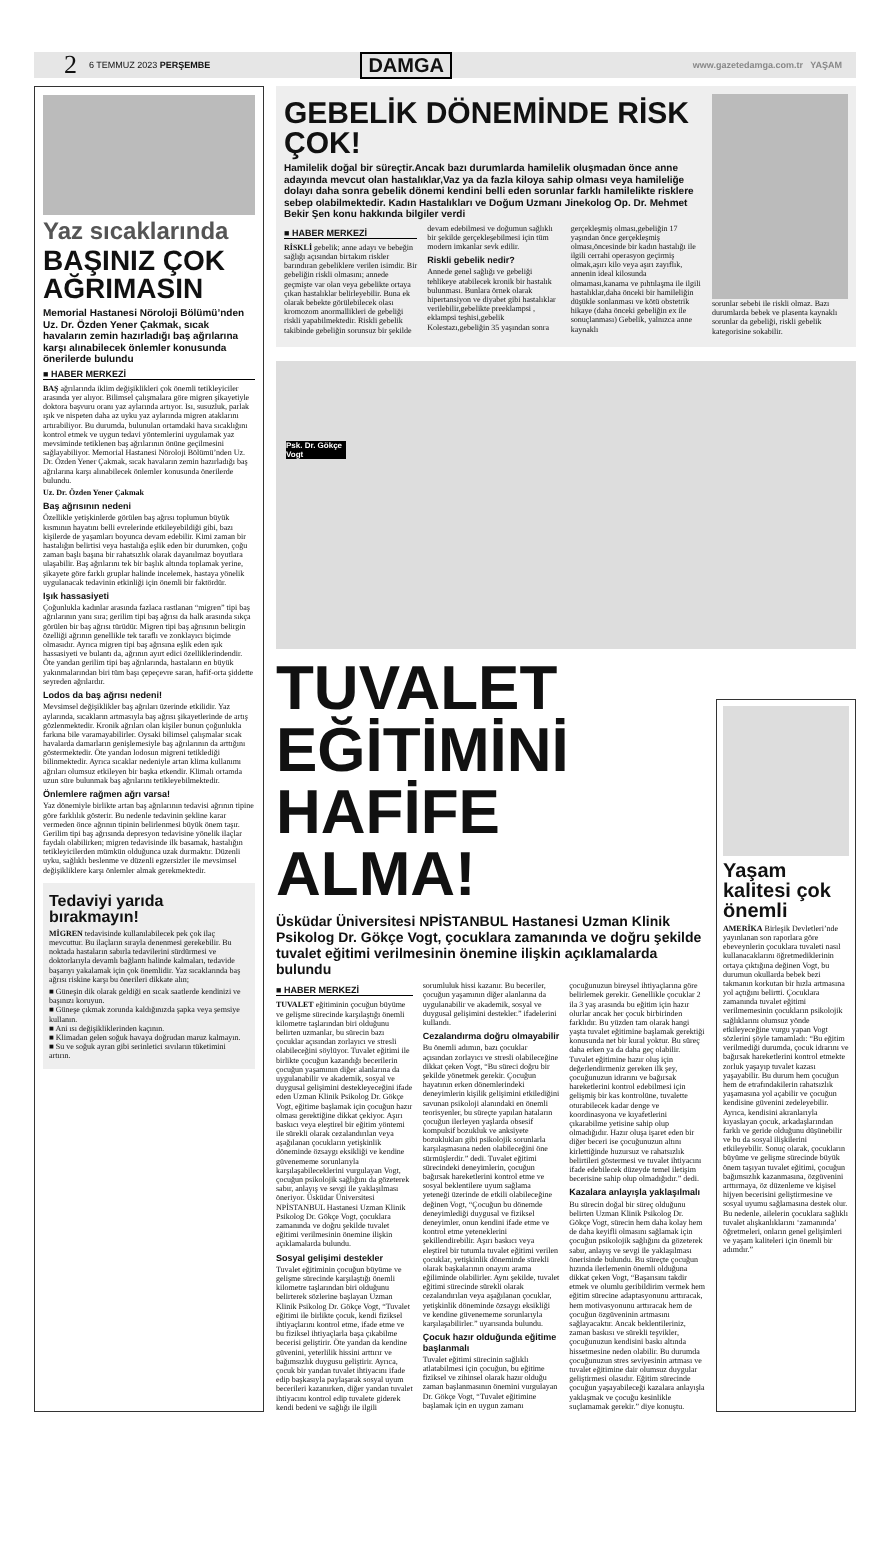2 6 TEMMUZ 2023 PERŞEMBE DAMGA www.gazetedamga.com.tr YAŞAM
Yaz sıcaklarında
BAŞINIZ ÇOK AĞRIMASIN
Memorial Hastanesi Nöroloji Bölümü’nden Uz. Dr. Özden Yener Çakmak, sıcak havaların zemin hazırladığı baş ağrılarına karşı alınabilecek önlemler konusunda önerilerde bulundu
■ HABER MERKEZİ
BAŞ ağrılarında iklim değişiklikleri çok önemli tetikleyiciler arasında yer alıyor. Bilimsel çalışmalara göre migren şikayetiyle doktora başvuru oranı yaz aylarında artıyor. Isı, susuzluk, parlak ışık ve nispeten daha az uyku yaz aylarında migren ataklarını artırabiliyor. Bu durumda, bulunulan ortamdaki hava sıcaklığını kontrol etmek ve uygun tedavi yöntemlerini uygulamak yaz mevsiminde tetiklenen baş ağrılarının önüne geçilmesini sağlayabiliyor. Memorial Hastanesi Nöroloji Bölümü’nden Uz. Dr. Özden Yener Çakmak, sıcak havaların zemin hazırladığı baş ağrılarına karşı alınabilecek önlemler konusunda önerilerde bulundu.
Uz. Dr. Özden Yener Çakmak
Baş ağrısının nedeni
Özellikle yetişkinlerde görülen baş ağrısı toplumun büyük kısmının hayatını belli evrelerinde etkileyebildiği gibi, bazı kişilerde de yaşamları boyunca devam edebilir. Kimi zaman bir hastalığın belirtisi veya hastalığa eşlik eden bir durumken, çoğu zaman başlı başına bir rahatsızlık olarak dayanılmaz boyutlara ulaşabilir. Baş ağrılarını tek bir başlık altında toplamak yerine, şikayete göre farklı gruplar halinde incelemek, hastaya yönelik uygulanacak tedavinin etkinliği için önemli bir faktördür.
Işık hassasiyeti
Çoğunlukla kadınlar arasında fazlaca rastlanan “migren” tipi baş ağrılarının yanı sıra; gerilim tipi baş ağrısı da halk arasında sıkça görülen bir baş ağrısı türüdür. Migren tipi baş ağrısının belirgin özelliği ağrının genellikle tek taraflı ve zonklayıcı biçimde olmasıdır. Ayrıca migren tipi baş ağrısına eşlik eden ışık hassasiyeti ve bulantı da, ağrının ayırt edici özelliklerindendir. Öte yandan gerilim tipi baş ağrılarında, hastaların en büyük yakınmalarından biri tüm başı çepeçevre saran, hafif-orta şiddette seyreden ağrılardır.
Lodos da baş ağrısı nedeni!
Mevsimsel değişiklikler baş ağrıları üzerinde etkilidir. Yaz aylarında, sıcakların artmasıyla baş ağrısı şikayetlerinde de artış gözlenmektedir. Kronik ağrıları olan kişiler bunun çoğunlukla farkına bile varamayabilirler. Oysaki bilimsel çalışmalar sıcak havalarda damarların genişlemesiyle baş ağrılarının da arttığını göstermektedir. Öte yandan lodosun migreni tetiklediği bilinmektedir. Ayrıca sıcaklar nedeniyle artan klima kullanımı ağrıları olumsuz etkileyen bir başka etkendir. Klimalı ortamda uzun süre bulunmak baş ağrılarını tetikleyebilmektedir.
Önlemlere rağmen ağrı varsa!
Yaz dönemiyle birlikte artan baş ağrılarının tedavisi ağrının tipine göre farklılık gösterir. Bu nedenle tedavinin şekline karar vermeden önce ağrının tipinin belirlenmesi büyük önem taşır. Gerilim tipi baş ağrısında depresyon tedavisine yönelik ilaçlar faydalı olabilirken; migren tedavisinde ilk basamak, hastalığın tetikleyicilerden mümkün olduğunca uzak durmaktır. Düzenli uyku, sağlıklı beslenme ve düzenli egzersizler ile mevsimsel değişikliklere karşı önlemler almak gerekmektedir.
Tedaviyi yarıda bırakmayın!
MİGREN tedavisinde kullanılabilecek pek çok ilaç mevcuttur. Bu ilaçların sırayla denenmesi gerekebilir. Bu noktada hastaların sabırla tedavilerini sürdürmesi ve doktorlarıyla devamlı bağlantı halinde kalmaları, tedavide başarıyı yakalamak için çok önemlidir. Yaz sıcaklarında baş ağrısı riskine karşı bu önerileri dikkate alın;
■ Güneşin dik olarak geldiği en sıcak saatlerde kendinizi ve başınızı koruyun.
■ Güneşe çıkmak zorunda kaldığınızda şapka veya şemsiye kullanın.
■ Ani ısı değişikliklerinden kaçının.
■ Klimadan gelen soğuk havaya doğrudan maruz kalmayın.
■ Su ve soğuk ayran gibi serinletici sıvıların tüketimini artırın.
GEBELİK DÖNEMİNDE RİSK ÇOK!
Hamilelik doğal bir süreçtir.Ancak bazı durumlarda hamilelik oluşmadan önce anne adayında mevcut olan hastalıklar,Vaz ya da fazla kiloya sahip olması veya hamileliğe dolayı daha sonra gebelik dönemi kendini belli eden sorunlar farklı hamilelikte risklere sebep olabilmektedir. Kadın Hastalıkları ve Doğum Uzmanı Jinekolog Op. Dr. Mehmet Bekir Şen konu hakkında bilgiler verdi
■ HABER MERKEZİ
RİSKLİ gebelik; anne adayı ve bebeğin sağlığı açısından birtakım riskler barındıran gebeliklere verilen isimdir. Bir gebeliğin riskli olmasını; annede geçmişte var olan veya gebelikte ortaya çıkan hastalıklar belirleyebilir. Buna ek olarak bebekte görülebilecek olası kromozom anormallikleri de gebeliği riskli yapabilmektedir. Riskli gebelik takibinde gebeliğin sorunsuz bir şekilde devam edebilmesi ve doğumun sağlıklı bir şekilde gerçekleşebilmesi için tüm modern imkanlar sevk edilir.
Riskli gebelik nedir?
Annede genel sağlığı ve gebeliği tehlikeye atabilecek kronik bir hastalık bulunması. Bunlara örnek olarak hipertansiyon ve diyabet gibi hastalıklar verilebilir,gebelikte preeklampsi , eklampsi teşhisi,gebelik Kolestazı,gebeliğin 35 yaşından sonra gerçekleşmiş olması,gebeliğin 17 yaşından önce gerçekleşmiş olması,öncesinde bir kadın hastalığı ile ilgili cerrahi operasyon geçirmiş olmak,aşırı kilo veya aşırı zayıflık, annenin ideal kilosunda olmaması,kanama ve pıhtılaşma ile ilgili hastalıklar,daha önceki bir hamileliğin düşükle sonlanması ve kötü obstetrik hikaye (daha önceki gebeliğin ex ile sonuçlanması) Gebelik, yalnızca anne kaynaklı
sorunlar sebebi ile riskli olmaz. Bazı durumlarda bebek ve plasenta kaynaklı sorunlar da gebeliği, riskli gebelik kategorisine sokabilir.
Psk. Dr. Gökçe Vogt
TUVALET EĞİTİMİNİ HAFİFE ALMA!
Üsküdar Üniversitesi NPİSTANBUL Hastanesi Uzman Klinik Psikolog Dr. Gökçe Vogt, çocuklara zamanında ve doğru şekilde tuvalet eğitimi verilmesinin önemine ilişkin açıklamalarda bulundu
■ HABER MERKEZİ
TUVALET eğitiminin çocuğun büyüme ve gelişme sürecinde karşılaştığı önemli kilometre taşlarından biri olduğunu belirten uzmanlar, bu sürecin bazı çocuklar açısından zorlayıcı ve stresli olabileceğini söylüyor. Tuvalet eğitimi ile birlikte çocuğun kazandığı becerilerin çocuğun yaşamının diğer alanlarına da uygulanabilir ve akademik, sosyal ve duygusal gelişimini destekleyeceğini ifade eden Uzman Klinik Psikolog Dr. Gökçe Vogt, eğitime başlamak için çocuğun hazır olması gerektiğine dikkat çekiyor. Aşırı baskıcı veya eleştirel bir eğitim yöntemi ile sürekli olarak cezalandırılan veya aşağılanan çocukların yetişkinlik döneminde özsaygı eksikliği ve kendine güvenememe sorunlarıyla karşılaşabileceklerini vurgulayan Vogt, çocuğun psikolojik sağlığını da gözeterek sabır, anlayış ve sevgi ile yaklaşılması öneriyor. Üsküdar Üniversitesi NPİSTANBUL Hastanesi Uzman Klinik Psikolog Dr. Gökçe Vogt, çocuklara zamanında ve doğru şekilde tuvalet eğitimi verilmesinin önemine ilişkin açıklamalarda bulundu.
Sosyal gelişimi destekler
Tuvalet eğitiminin çocuğun büyüme ve gelişme sürecinde karşılaştığı önemli kilometre taşlarından biri olduğunu belirterek sözlerine başlayan Uzman Klinik Psikolog Dr. Gökçe Vogt, “Tuvalet eğitimi ile birlikte çocuk, kendi fiziksel ihtiyaçlarını kontrol etme, ifade etme ve bu fiziksel ihtiyaçlarla başa çıkabilme becerisi geliştirir. Öte yandan da kendine güvenini, yeterlilik hissini arttırır ve bağımsızlık duygusu geliştirir. Ayrıca, çocuk bir yandan tuvalet ihtiyacını ifade edip başkasıyla paylaşarak sosyal uyum becerileri kazanırken, diğer yandan tuvalet ihtiyacını kontrol edip tuvalete giderek kendi bedeni ve sağlığı ile ilgili sorumluluk hissi kazanır. Bu beceriler, çocuğun yaşamının diğer alanlarına da uygulanabilir ve akademik, sosyal ve duygusal gelişimini destekler.” ifadelerini kullandı.
Cezalandırma doğru olmayabilir
Bu önemli adımın, bazı çocuklar açısından zorlayıcı ve stresli olabileceğine dikkat çeken Vogt, “Bu süreci doğru bir şekilde yönetmek gerekir. Çocuğun hayatının erken dönemlerindeki deneyimlerin kişilik gelişimini etkilediğini savunan psikoloji alanındaki en önemli teorisyenler, bu süreçte yapılan hataların çocuğun ilerleyen yaşlarda obsesif kompulsif bozukluk ve anksiyete bozuklukları gibi psikolojik sorunlarla karşılaşmasına neden olabileceğini öne sürmüşlerdir.” dedi. Tuvalet eğitimi sürecindeki deneyimlerin, çocuğun bağırsak hareketlerini kontrol etme ve sosyal beklentilere uyum sağlama yeteneği üzerinde de etkili olabileceğine değinen Vogt, “Çocuğun bu dönemde deneyimlediği duygusal ve fiziksel deneyimler, onun kendini ifade etme ve kontrol etme yeteneklerini şekillendirebilir. Aşırı baskıcı veya eleştirel bir tutumla tuvalet eğitimi verilen çocuklar, yetişkinlik döneminde sürekli olarak başkalarının onayını arama eğiliminde olabilirler. Aynı şekilde, tuvalet eğitimi sürecinde sürekli olarak cezalandırılan veya aşağılanan çocuklar, yetişkinlik döneminde özsaygı eksikliği ve kendine güvenememe sorunlarıyla karşılaşabilirler.” uyarısında bulundu.
Çocuk hazır olduğunda eğitime başlanmalı
Tuvalet eğitimi sürecinin sağlıklı atlatabilmesi için çocuğun, bu eğitime fiziksel ve zihinsel olarak hazır olduğu zaman başlanmasının önemini vurgulayan Dr. Gökçe Vogt, “Tuvalet eğitimine başlamak için en uygun zamanı çocuğunuzun bireysel ihtiyaçlarına göre belirlemek gerekir. Genellikle çocuklar 2 ila 3 yaş arasında bu eğitim için hazır olurlar ancak her çocuk birbirinden farklıdır. Bu yüzden tam olarak hangi yaşta tuvalet eğitimine başlamak gerektiği konusunda net bir kural yoktur. Bu süreç daha erken ya da daha geç olabilir. Tuvalet eğitimine hazır oluş için değerlendirmeniz gereken ilk şey, çocuğunuzun idrarını ve bağırsak hareketlerini kontrol edebilmesi için gelişmiş bir kas kontrolüne, tuvalette oturabilecek kadar denge ve koordinasyona ve kıyafetlerini çıkarabilme yetisine sahip olup olmadığıdır. Hazır oluşa işaret eden bir diğer beceri ise çocuğunuzun altını kirlettiğinde huzursuz ve rahatsızlık belirtileri göstermesi ve tuvalet ihtiyacını ifade edebilecek düzeyde temel iletişim becerisine sahip olup olmadığıdır.” dedi.
Kazalara anlayışla yaklaşılmalı
Bu sürecin doğal bir süreç olduğunu belirten Uzman Klinik Psikolog Dr. Gökçe Vogt, sürecin hem daha kolay hem de daha keyifli olmasını sağlamak için çocuğun psikolojik sağlığını da gözeterek sabır, anlayış ve sevgi ile yaklaşılması önerisinde bulundu. Bu süreçte çocuğun hızında ilerlemenin önemli olduğuna dikkat çeken Vogt, “Başarısını takdir etmek ve olumlu geribildirim vermek hem eğitim sürecine adaptasyonunu arttıracak, hem motivasyonunu arttıracak hem de çocuğun özgüveninin artmasını sağlayacaktır. Ancak beklentileriniz, zaman baskısı ve sürekli teşvikler, çocuğunuzun kendisini baskı altında hissetmesine neden olabilir. Bu durumda çocuğunuzun stres seviyesinin artması ve tuvalet eğitimine dair olumsuz duygular geliştirmesi olasıdır. Eğitim sürecinde çocuğun yaşayabileceği kazalara anlayışla yaklaşmak ve çocuğu kesinlikle suçlamamak gerekir.” diye konuştu.
Yaşam kalitesi çok önemli
AMERİKA Birleşik Devletleri’nde yayınlanan son raporlara göre ebeveynlerin çocuklara tuvaleti nasıl kullanacaklarını öğretmediklerinin ortaya çıktığına değinen Vogt, bu durumun okullarda bebek bezi takmanın korkutan bir hızla artmasına yol açtığını belirtti. Çocuklara zamanında tuvalet eğitimi verilmemesinin çocukların psikolojik sağlıklarını olumsuz yönde etkileyeceğine vurgu yapan Vogt sözlerini şöyle tamamladı: “Bu eğitim verilmediği durumda, çocuk idrarını ve bağırsak hareketlerini kontrol etmekte zorluk yaşayıp tuvalet kazası yaşayabilir. Bu durum hem çocuğun hem de etrafındakilerin rahatsızlık yaşamasına yol açabilir ve çocuğun kendisine güvenini zedeleyebilir. Ayrıca, kendisini akranlarıyla kıyaslayan çocuk, arkadaşlarından farklı ve geride olduğunu düşünebilir ve bu da sosyal ilişkilerini etkileyebilir. Sonuç olarak, çocukların büyüme ve gelişme sürecinde büyük önem taşıyan tuvalet eğitimi, çocuğun bağımsızlık kazanmasına, özgüvenini arttırmaya, öz düzenleme ve kişisel hijyen becerisini geliştirmesine ve sosyal uyumu sağlamasına destek olur. Bu nedenle, ailelerin çocuklara sağlıklı tuvalet alışkanlıklarını ‘zamanında’ öğretmeleri, onların genel gelişimleri ve yaşam kaliteleri için önemli bir adımdır.”